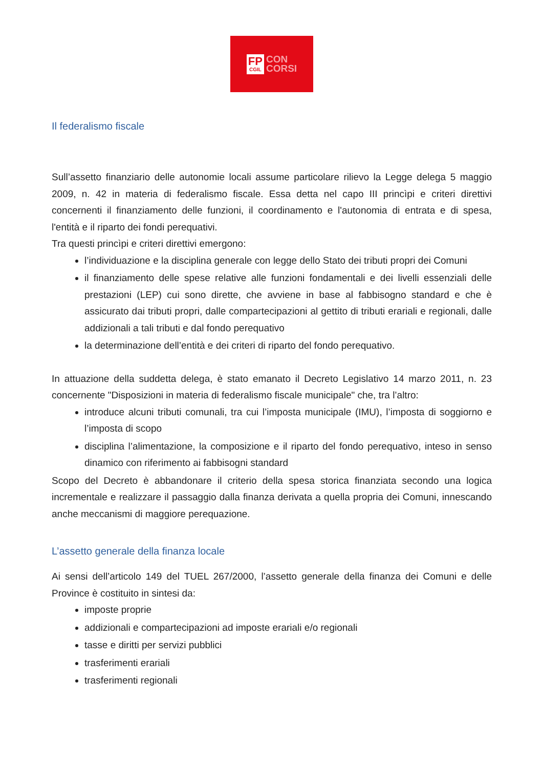FP
CGIL
CON
CORSI
Il federalismo fiscale
Sull’assetto finanziario delle autonomie locali assume particolare rilievo la Legge delega 5 maggio 2009, n. 42 in materia di federalismo fiscale. Essa detta nel capo III princìpi e criteri direttivi concernenti il finanziamento delle funzioni, il coordinamento e l'autonomia di entrata e di spesa, l'entità e il riparto dei fondi perequativi.
Tra questi princìpi e criteri direttivi emergono:
l’individuazione e la disciplina generale con legge dello Stato dei tributi propri dei Comuni
il finanziamento delle spese relative alle funzioni fondamentali e dei livelli essenziali delle prestazioni (LEP) cui sono dirette, che avviene in base al fabbisogno standard e che è assicurato dai tributi propri, dalle compartecipazioni al gettito di tributi erariali e regionali, dalle addizionali a tali tributi e dal fondo perequativo
la determinazione dell’entità e dei criteri di riparto del fondo perequativo.
In attuazione della suddetta delega, è stato emanato il Decreto Legislativo 14 marzo 2011, n. 23 concernente "Disposizioni in materia di federalismo fiscale municipale" che, tra l’altro:
introduce alcuni tributi comunali, tra cui l’imposta municipale (IMU), l’imposta di soggiorno e l’imposta di scopo
disciplina l’alimentazione, la composizione e il riparto del fondo perequativo, inteso in senso dinamico con riferimento ai fabbisogni standard
Scopo del Decreto è abbandonare il criterio della spesa storica finanziata secondo una logica incrementale e realizzare il passaggio dalla finanza derivata a quella propria dei Comuni, innescando anche meccanismi di maggiore perequazione.
L’assetto generale della finanza locale
Ai sensi dell’articolo 149 del TUEL 267/2000, l’assetto generale della finanza dei Comuni e delle Province è costituito in sintesi da:
imposte proprie
addizionali e compartecipazioni ad imposte erariali e/o regionali
tasse e diritti per servizi pubblici
trasferimenti erariali
trasferimenti regionali